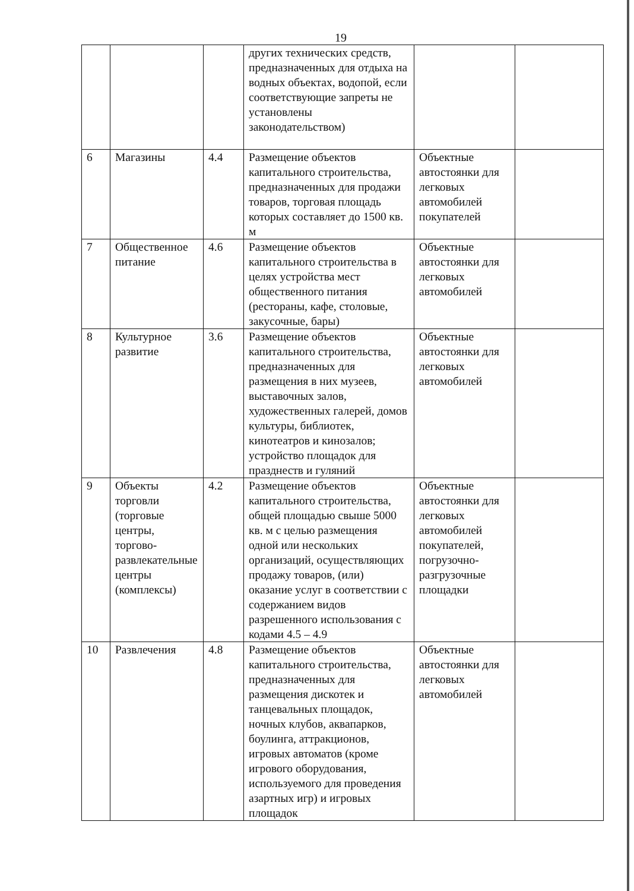19
| | | | других технических средств, предназначенных для отдыха на водных объектах, водопой, если соответствующие запреты не установлены законодательством) | | |
| 6 | Магазины | 4.4 | Размещение объектов капитального строительства, предназначенных для продажи товаров, торговая площадь которых составляет до 1500 кв. м | Объектные автостоянки для легковых автомобилей покупателей | |
| 7 | Общественное питание | 4.6 | Размещение объектов капитального строительства в целях устройства мест общественного питания (рестораны, кафе, столовые, закусочные, бары) | Объектные автостоянки для легковых автомобилей | |
| 8 | Культурное развитие | 3.6 | Размещение объектов капитального строительства, предназначенных для размещения в них музеев, выставочных залов, художественных галерей, домов культуры, библиотек, кинотеатров и кинозалов; устройство площадок для празднеств и гуляний | Объектные автостоянки для легковых автомобилей | |
| 9 | Объекты торговли (торговые центры, торгово-развлекательные центры (комплексы) | 4.2 | Размещение объектов капитального строительства, общей площадью свыше 5000 кв. м с целью размещения одной или нескольких организаций, осуществляющих продажу товаров, (или) оказание услуг в соответствии с содержанием видов разрешенного использования с кодами 4.5 – 4.9 | Объектные автостоянки для легковых автомобилей покупателей, погрузочно-разгрузочные площадки | |
| 10 | Развлечения | 4.8 | Размещение объектов капитального строительства, предназначенных для размещения дискотек и танцевальных площадок, ночных клубов, аквапарков, боулинга, аттракционов, игровых автоматов (кроме игрового оборудования, используемого для проведения азартных игр) и игровых площадок | Объектные автостоянки для легковых автомобилей | |